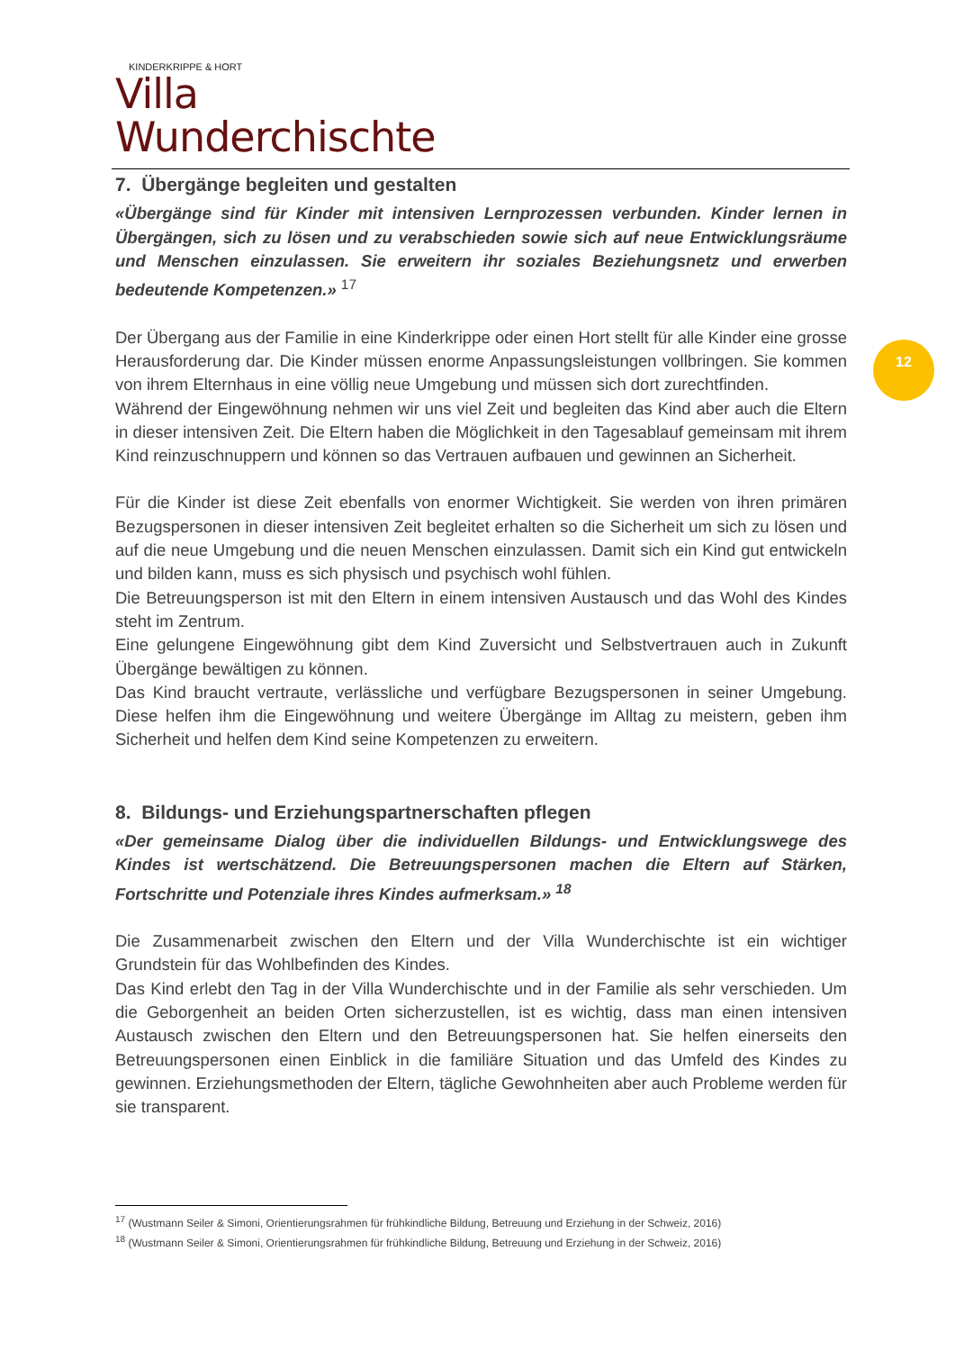KINDERKRIPPE & HORT
Villa Wunderchischte
12
7. Übergänge begleiten und gestalten
«Übergänge sind für Kinder mit intensiven Lernprozessen verbunden. Kinder lernen in Übergängen, sich zu lösen und zu verabschieden sowie sich auf neue Entwicklungsräume und Menschen einzulassen. Sie erweitern ihr soziales Beziehungsnetz und erwerben bedeutende Kompetenzen.» <sup>17</sup>
Der Übergang aus der Familie in eine Kinderkrippe oder einen Hort stellt für alle Kinder eine grosse Herausforderung dar. Die Kinder müssen enorme Anpassungsleistungen vollbringen. Sie kommen von ihrem Elternhaus in eine völlig neue Umgebung und müssen sich dort zurechtfinden.
Während der Eingewöhnung nehmen wir uns viel Zeit und begleiten das Kind aber auch die Eltern in dieser intensiven Zeit. Die Eltern haben die Möglichkeit in den Tagesablauf gemeinsam mit ihrem Kind reinzuschnuppern und können so das Vertrauen aufbauen und gewinnen an Sicherheit.
Für die Kinder ist diese Zeit ebenfalls von enormer Wichtigkeit. Sie werden von ihren primären Bezugspersonen in dieser intensiven Zeit begleitet erhalten so die Sicherheit um sich zu lösen und auf die neue Umgebung und die neuen Menschen einzulassen. Damit sich ein Kind gut entwickeln und bilden kann, muss es sich physisch und psychisch wohl fühlen.
Die Betreuungsperson ist mit den Eltern in einem intensiven Austausch und das Wohl des Kindes steht im Zentrum.
Eine gelungene Eingewöhnung gibt dem Kind Zuversicht und Selbstvertrauen auch in Zukunft Übergänge bewältigen zu können.
Das Kind braucht vertraute, verlässliche und verfügbare Bezugspersonen in seiner Umgebung. Diese helfen ihm die Eingewöhnung und weitere Übergänge im Alltag zu meistern, geben ihm Sicherheit und helfen dem Kind seine Kompetenzen zu erweitern.
8. Bildungs- und Erziehungspartnerschaften pflegen
«Der gemeinsame Dialog über die individuellen Bildungs- und Entwicklungswege des Kindes ist wertschätzend. Die Betreuungspersonen machen die Eltern auf Stärken, Fortschritte und Potenziale ihres Kindes aufmerksam.» <sup>18</sup>
Die Zusammenarbeit zwischen den Eltern und der Villa Wunderchischte ist ein wichtiger Grundstein für das Wohlbefinden des Kindes.
Das Kind erlebt den Tag in der Villa Wunderchischte und in der Familie als sehr verschieden. Um die Geborgenheit an beiden Orten sicherzustellen, ist es wichtig, dass man einen intensiven Austausch zwischen den Eltern und den Betreuungspersonen hat. Sie helfen einerseits den Betreuungspersonen einen Einblick in die familiäre Situation und das Umfeld des Kindes zu gewinnen. Erziehungsmethoden der Eltern, tägliche Gewohnheiten aber auch Probleme werden für sie transparent.
<sup>17</sup> (Wustmann Seiler & Simoni, Orientierungsrahmen für frühkindliche Bildung, Betreuung und Erziehung in der Schweiz, 2016)
<sup>18</sup> (Wustmann Seiler & Simoni, Orientierungsrahmen für frühkindliche Bildung, Betreuung und Erziehung in der Schweiz, 2016)